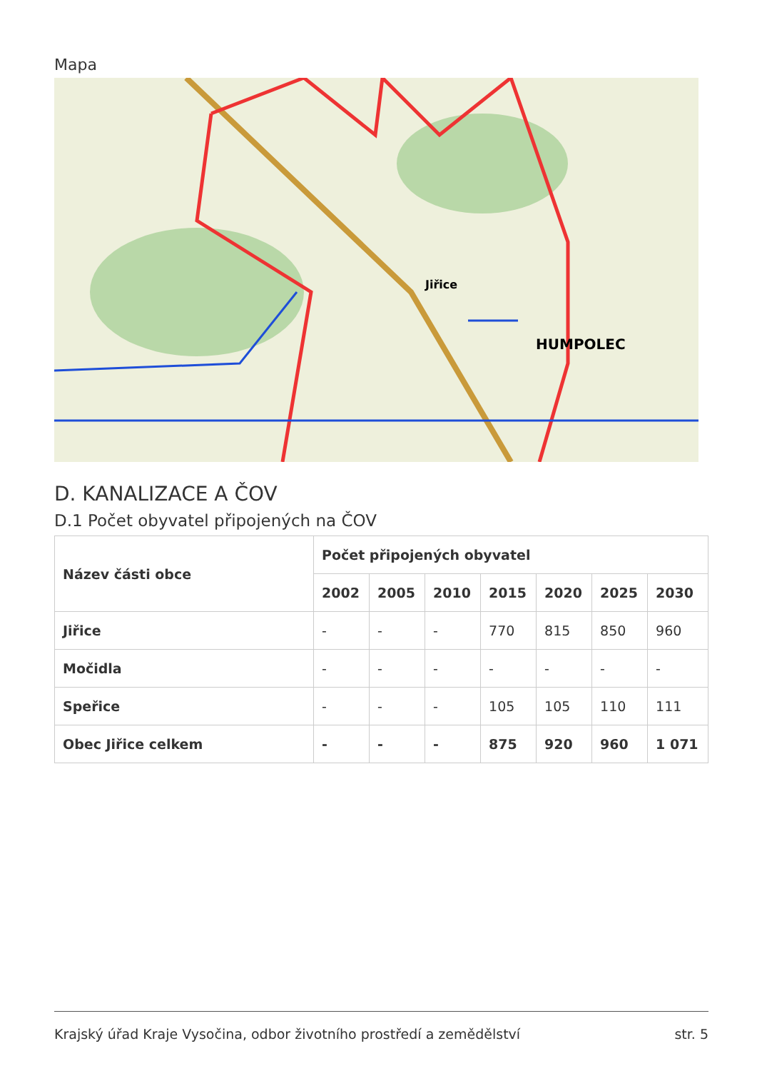Mapa
Jiřice
HUMPOLEC
D. KANALIZACE A ČOV
D.1 Počet obyvatel připojených na ČOV
| Název části obce | Počet připojených obyvatel | | | | | | |
| --- | --- | --- | --- | --- | --- | --- | --- |
| | 2002 | 2005 | 2010 | 2015 | 2020 | 2025 | 2030 |
| Jiřice | - | - | - | 770 | 815 | 850 | 960 |
| Močidla | - | - | - | - | - | - | - |
| Speřice | - | - | - | 105 | 105 | 110 | 111 |
| Obec Jiřice celkem | - | - | - | 875 | 920 | 960 | 1 071 |
Krajský úřad Kraje Vysočina, odbor životního prostředí a zemědělství str. 5